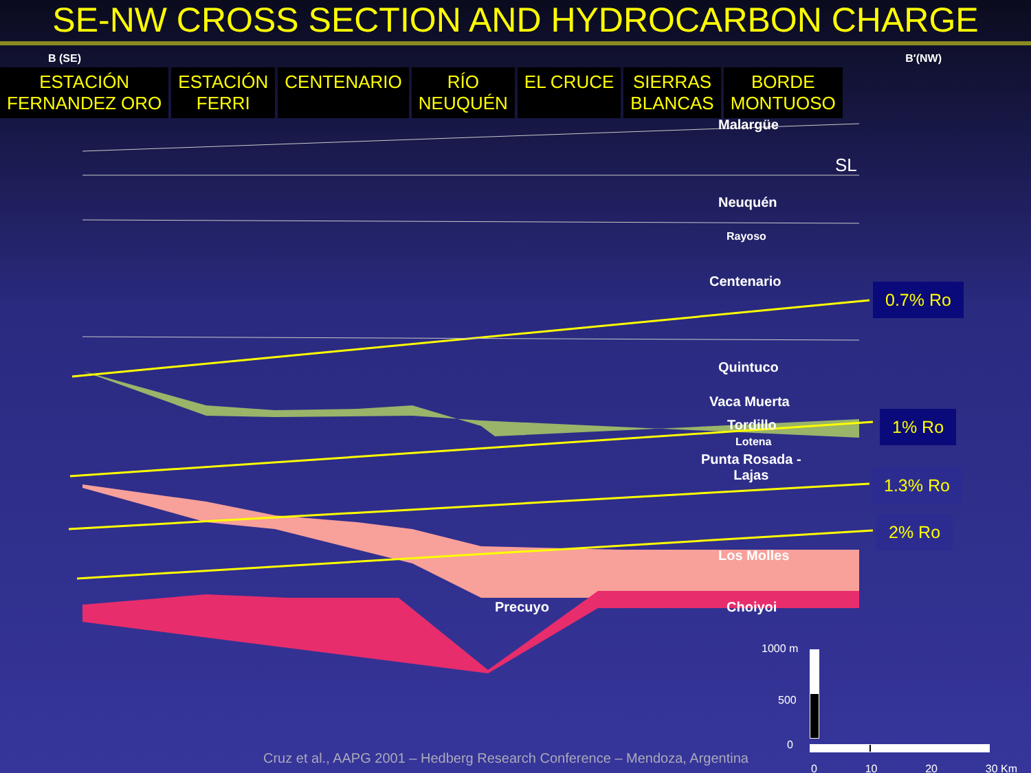SE-NW CROSS SECTION AND HYDROCARBON CHARGE
B (SE) B′(NW)
ESTACIÓN
FERNANDEZ ORO
ESTACIÓN
FERRI
CENTENARIO RÍO
NEUQUÉN
EL CRUCE SIERRAS
BLANCAS
BORDE
MONTUOSO
Malargüe
SL
Neuquén
Rayoso
Centenario
Quintuco
Vaca Muerta
Tordillo
Lotena
Punta Rosada -
Lajas
Los Molles
Precuyo Choiyoi
0.7% Ro
1% Ro
1.3% Ro
2% Ro
1000 m
500
0
0 10 20 30 Km
Cruz et al., AAPG 2001 – Hedberg Research Conference – Mendoza, Argentina